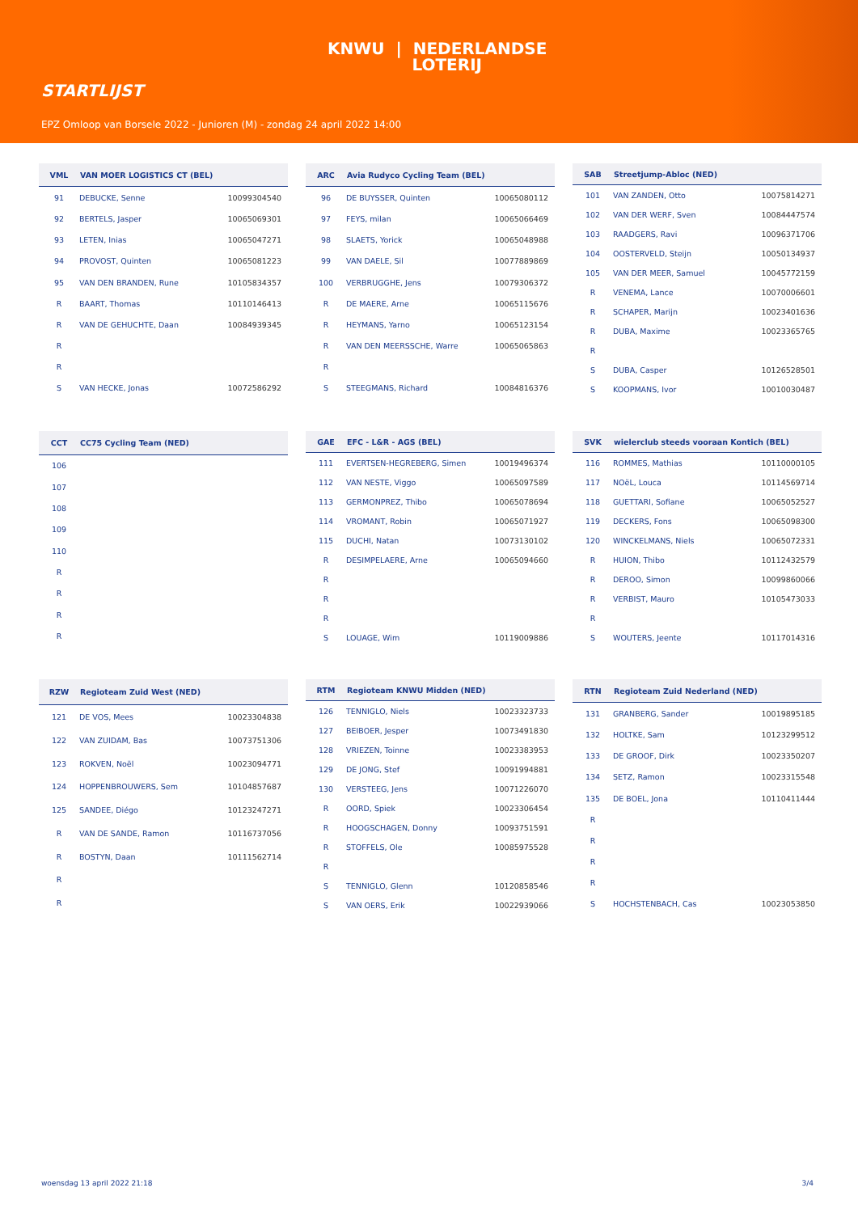KNWU | NEDERLANDSE
LOTERIJ
STARTLIJST
EPZ Omloop van Borsele 2022 - Junioren (M) - zondag 24 april 2022 14:00
| VML | VAN MOER LOGISTICS CT (BEL) | |
| --- | --- | --- |
| 91 | DEBUCKE, Senne | 10099304540 |
| 92 | BERTELS, Jasper | 10065069301 |
| 93 | LETEN, Inias | 10065047271 |
| 94 | PROVOST, Quinten | 10065081223 |
| 95 | VAN DEN BRANDEN, Rune | 10105834357 |
| R | BAART, Thomas | 10110146413 |
| R | VAN DE GEHUCHTE, Daan | 10084939345 |
| R | | |
| R | | |
| S | VAN HECKE, Jonas | 10072586292 |
| ARC | Avia Rudyco Cycling Team (BEL) | |
| --- | --- | --- |
| 96 | DE BUYSSER, Quinten | 10065080112 |
| 97 | FEYS, milan | 10065066469 |
| 98 | SLAETS, Yorick | 10065048988 |
| 99 | VAN DAELE, Sil | 10077889869 |
| 100 | VERBRUGGHE, Jens | 10079306372 |
| R | DE MAERE, Arne | 10065115676 |
| R | HEYMANS, Yarno | 10065123154 |
| R | VAN DEN MEERSSCHE, Warre | 10065065863 |
| R | | |
| S | STEEGMANS, Richard | 10084816376 |
| SAB | Streetjump-Abloc (NED) | |
| --- | --- | --- |
| 101 | VAN ZANDEN, Otto | 10075814271 |
| 102 | VAN DER WERF, Sven | 10084447574 |
| 103 | RAADGERS, Ravi | 10096371706 |
| 104 | OOSTERVELD, Steijn | 10050134937 |
| 105 | VAN DER MEER, Samuel | 10045772159 |
| R | VENEMA, Lance | 10070006601 |
| R | SCHAPER, Marijn | 10023401636 |
| R | DUBA, Maxime | 10023365765 |
| R | | |
| S | DUBA, Casper | 10126528501 |
| S | KOOPMANS, Ivor | 10010030487 |
| CCT | CC75 Cycling Team (NED) | |
| --- | --- | --- |
| 106 | | |
| 107 | | |
| 108 | | |
| 109 | | |
| 110 | | |
| R | | |
| R | | |
| R | | |
| R | | |
| GAE | EFC - L&R - AGS (BEL) | |
| --- | --- | --- |
| 111 | EVERTSEN-HEGREBERG, Simen | 10019496374 |
| 112 | VAN NESTE, Viggo | 10065097589 |
| 113 | GERMONPREZ, Thibo | 10065078694 |
| 114 | VROMANT, Robin | 10065071927 |
| 115 | DUCHI, Natan | 10073130102 |
| R | DESIMPELAERE, Arne | 10065094660 |
| R | | |
| R | | |
| R | | |
| S | LOUAGE, Wim | 10119009886 |
| SVK | wielerclub steeds vooraan Kontich (BEL) | |
| --- | --- | --- |
| 116 | ROMMES, Mathias | 10110000105 |
| 117 | NOëL, Louca | 10114569714 |
| 118 | GUETTARI, Sofiane | 10065052527 |
| 119 | DECKERS, Fons | 10065098300 |
| 120 | WINCKELMANS, Niels | 10065072331 |
| R | HUION, Thibo | 10112432579 |
| R | DEROO, Simon | 10099860066 |
| R | VERBIST, Mauro | 10105473033 |
| R | | |
| S | WOUTERS, Jeente | 10117014316 |
| RZW | Regioteam Zuid West (NED) | |
| --- | --- | --- |
| 121 | DE VOS, Mees | 10023304838 |
| 122 | VAN ZUIDAM, Bas | 10073751306 |
| 123 | ROKVEN, Noël | 10023094771 |
| 124 | HOPPENBROUWERS, Sem | 10104857687 |
| 125 | SANDEE, Diégo | 10123247271 |
| R | VAN DE SANDE, Ramon | 10116737056 |
| R | BOSTYN, Daan | 10111562714 |
| R | | |
| R | | |
| RTM | Regioteam KNWU Midden (NED) | |
| --- | --- | --- |
| 126 | TENNIGLO, Niels | 10023323733 |
| 127 | BEIBOER, Jesper | 10073491830 |
| 128 | VRIEZEN, Toinne | 10023383953 |
| 129 | DE JONG, Stef | 10091994881 |
| 130 | VERSTEEG, Jens | 10071226070 |
| R | OORD, Spiek | 10023306454 |
| R | HOOGSCHAGEN, Donny | 10093751591 |
| R | STOFFELS, Ole | 10085975528 |
| R | | |
| S | TENNIGLO, Glenn | 10120858546 |
| S | VAN OERS, Erik | 10022939066 |
| RTN | Regioteam Zuid Nederland (NED) | |
| --- | --- | --- |
| 131 | GRANBERG, Sander | 10019895185 |
| 132 | HOLTKE, Sam | 10123299512 |
| 133 | DE GROOF, Dirk | 10023350207 |
| 134 | SETZ, Ramon | 10023315548 |
| 135 | DE BOEL, Jona | 10110411444 |
| R | | |
| R | | |
| R | | |
| R | | |
| S | HOCHSTENBACH, Cas | 10023053850 |
woensdag 13 april 2022 21:18 3/4